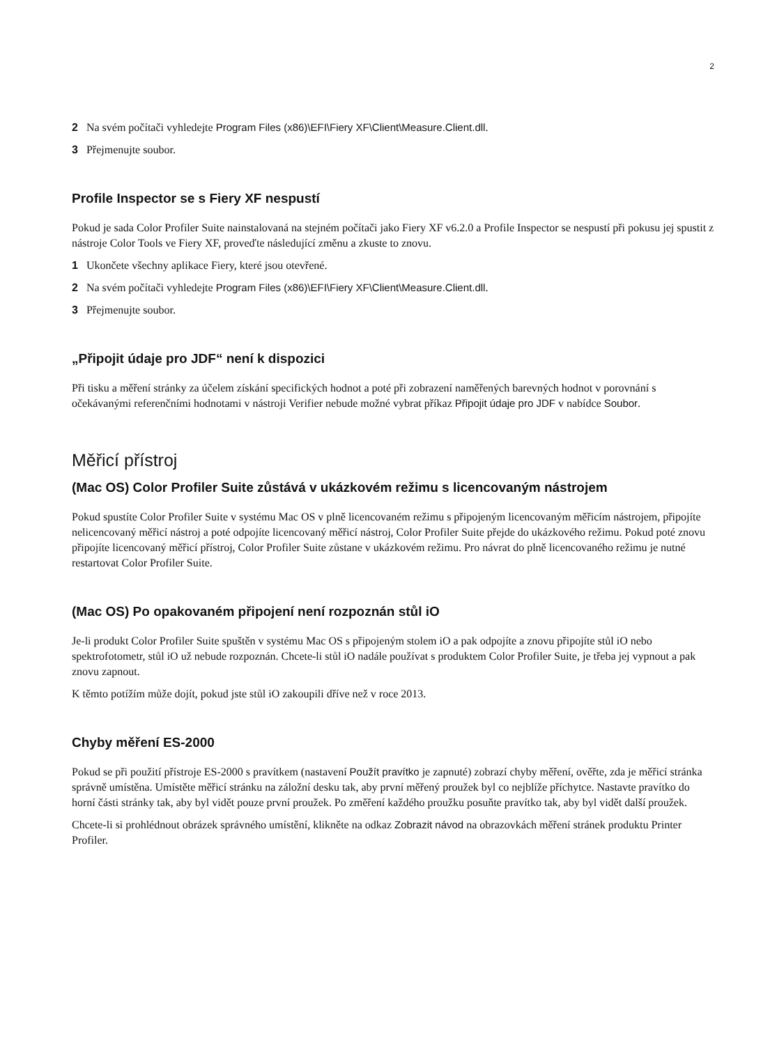2
2 Na svém počítači vyhledejte Program Files (x86)\EFI\Fiery XF\Client\Measure.Client.dll.
3 Přejmenujte soubor.
Profile Inspector se s Fiery XF nespustí
Pokud je sada Color Profiler Suite nainstalovaná na stejném počítači jako Fiery XF v6.2.0 a Profile Inspector se nespustí při pokusu jej spustit z nástroje Color Tools ve Fiery XF, proveďte následující změnu a zkuste to znovu.
1 Ukončete všechny aplikace Fiery, které jsou otevřené.
2 Na svém počítači vyhledejte Program Files (x86)\EFI\Fiery XF\Client\Measure.Client.dll.
3 Přejmenujte soubor.
„Připojit údaje pro JDF“ není k dispozici
Při tisku a měření stránky za účelem získání specifických hodnot a poté při zobrazení naměřených barevných hodnot v porovnání s očekávanými referenčními hodnotami v nástroji Verifier nebude možné vybrat příkaz Připojit údaje pro JDF v nabídce Soubor.
Měřicí přístroj
(Mac OS) Color Profiler Suite zůstává v ukázkovém režimu s licencovaným nástrojem
Pokud spustíte Color Profiler Suite v systému Mac OS v plně licencovaném režimu s připojeným licencovaným měřicím nástrojem, připojíte nelicencovaný měřicí nástroj a poté odpojíte licencovaný měřicí nástroj, Color Profiler Suite přejde do ukázkového režimu. Pokud poté znovu připojíte licencovaný měřicí přístroj, Color Profiler Suite zůstane v ukázkovém režimu. Pro návrat do plně licencovaného režimu je nutné restartovat Color Profiler Suite.
(Mac OS) Po opakovaném připojení není rozpoznán stůl iO
Je-li produkt Color Profiler Suite spuštěn v systému Mac OS s připojeným stolem iO a pak odpojíte a znovu připojíte stůl iO nebo spektrofotometr, stůl iO už nebude rozpoznán. Chcete-li stůl iO nadále používat s produktem Color Profiler Suite, je třeba jej vypnout a pak znovu zapnout.
K těmto potížím může dojít, pokud jste stůl iO zakoupili dříve než v roce 2013.
Chyby měření ES-2000
Pokud se při použití přístroje ES-2000 s pravítkem (nastavení Použít pravítko je zapnuté) zobrazí chyby měření, ověřte, zda je měřicí stránka správně umístěna. Umístěte měřicí stránku na záložní desku tak, aby první měřený proužek byl co nejblíže příchytce. Nastavte pravítko do horní části stránky tak, aby byl vidět pouze první proužek. Po změření každého proužku posuňte pravítko tak, aby byl vidět další proužek.
Chcete-li si prohlédnout obrázek správného umístění, klikněte na odkaz Zobrazit návod na obrazovkách měření stránek produktu Printer Profiler.